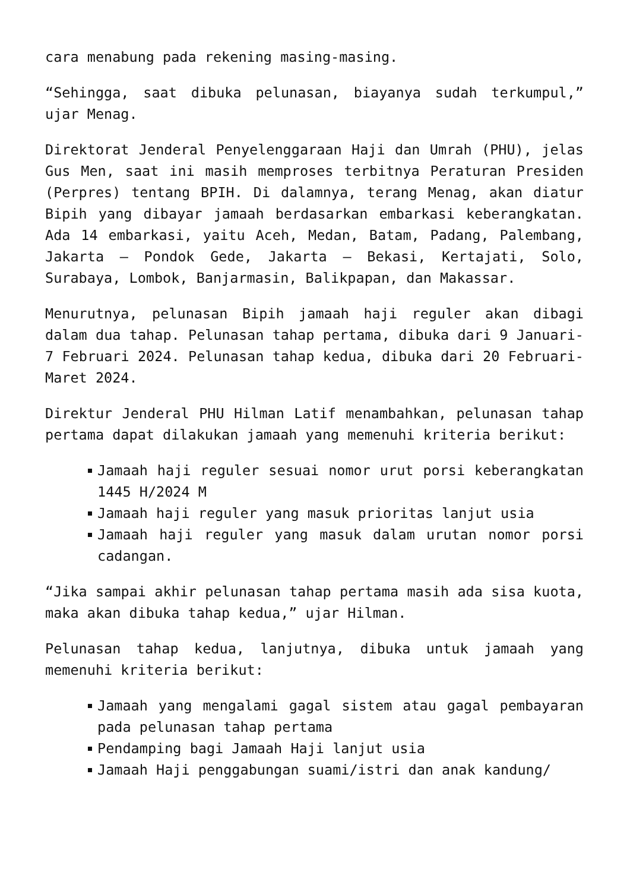cara menabung pada rekening masing-masing.
“Sehingga, saat dibuka pelunasan, biayanya sudah terkumpul,” ujar Menag.
Direktorat Jenderal Penyelenggaraan Haji dan Umrah (PHU), jelas Gus Men, saat ini masih memproses terbitnya Peraturan Presiden (Perpres) tentang BPIH. Di dalamnya, terang Menag, akan diatur Bipih yang dibayar jamaah berdasarkan embarkasi keberangkatan. Ada 14 embarkasi, yaitu Aceh, Medan, Batam, Padang, Palembang, Jakarta – Pondok Gede, Jakarta – Bekasi, Kertajati, Solo, Surabaya, Lombok, Banjarmasin, Balikpapan, dan Makassar.
Menurutnya, pelunasan Bipih jamaah haji reguler akan dibagi dalam dua tahap. Pelunasan tahap pertama, dibuka dari 9 Januari-7 Februari 2024. Pelunasan tahap kedua, dibuka dari 20 Februari-Maret 2024.
Direktur Jenderal PHU Hilman Latif menambahkan, pelunasan tahap pertama dapat dilakukan jamaah yang memenuhi kriteria berikut:
Jamaah haji reguler sesuai nomor urut porsi keberangkatan 1445 H/2024 M
Jamaah haji reguler yang masuk prioritas lanjut usia
Jamaah haji reguler yang masuk dalam urutan nomor porsi cadangan.
“Jika sampai akhir pelunasan tahap pertama masih ada sisa kuota, maka akan dibuka tahap kedua,” ujar Hilman.
Pelunasan tahap kedua, lanjutnya, dibuka untuk jamaah yang memenuhi kriteria berikut:
Jamaah yang mengalami gagal sistem atau gagal pembayaran pada pelunasan tahap pertama
Pendamping bagi Jamaah Haji lanjut usia
Jamaah Haji penggabungan suami/istri dan anak kandung/